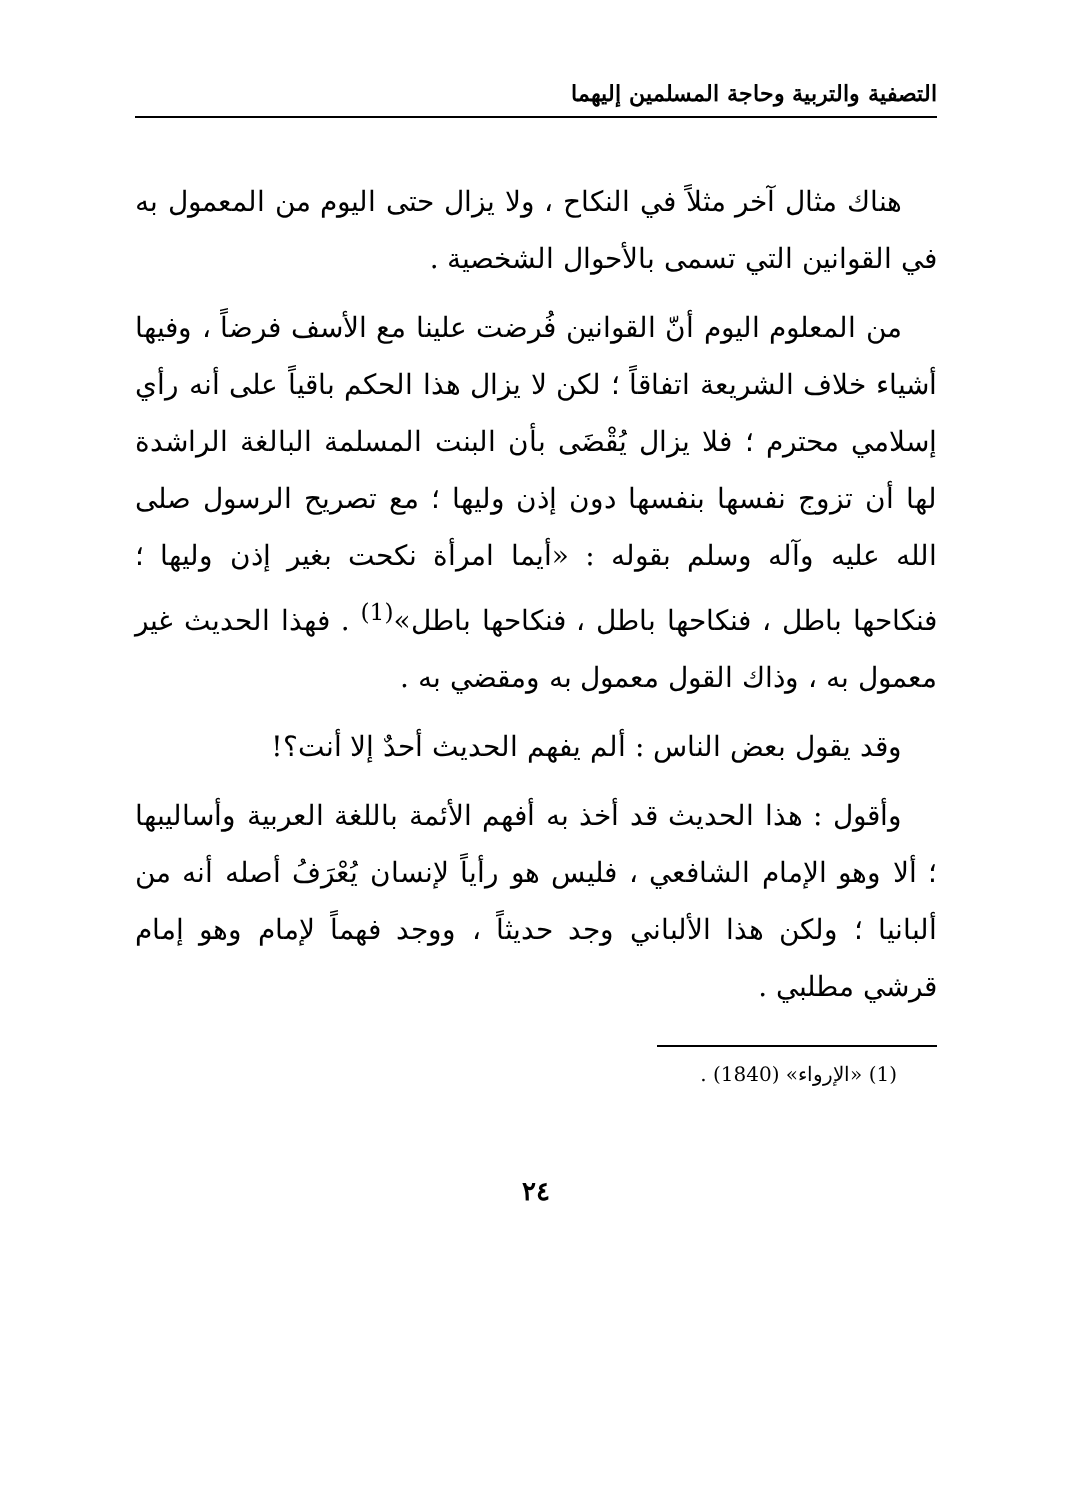التصفية والتربية وحاجة المسلمين إليهما
هناك مثال آخر مثلاً في النكاح ، ولا يزال حتى اليوم من المعمول به في القوانين التي تسمى بالأحوال الشخصية .
من المعلوم اليوم أنّ القوانين فُرضت علينا مع الأسف فرضاً ، وفيها أشياء خلاف الشريعة اتفاقاً ؛ لكن لا يزال هذا الحكم باقياً على أنه رأي إسلامي محترم ؛ فلا يزال يُقْضَى بأن البنت المسلمة البالغة الراشدة لها أن تزوج نفسها بنفسها دون إذن وليها ؛ مع تصريح الرسول صلى الله عليه وآله وسلم بقوله : «أيما امرأة نكحت بغير إذن وليها ؛ فنكاحها باطل ، فنكاحها باطل ، فنكاحها باطل»<sup>(1)</sup> . فهذا الحديث غير معمول به ، وذاك القول معمول به ومقضي به .
وقد يقول بعض الناس : ألم يفهم الحديث أحدٌ إلا أنت؟!
وأقول : هذا الحديث قد أخذ به أفهم الأئمة باللغة العربية وأساليبها ؛ ألا وهو الإمام الشافعي ، فليس هو رأياً لإنسان يُعْرَفُ أصله أنه من ألبانيا ؛ ولكن هذا الألباني وجد حديثاً ، ووجد فهماً لإمام وهو إمام قرشي مطلبي .
(1) «الإرواء» (1840) .
٢٤